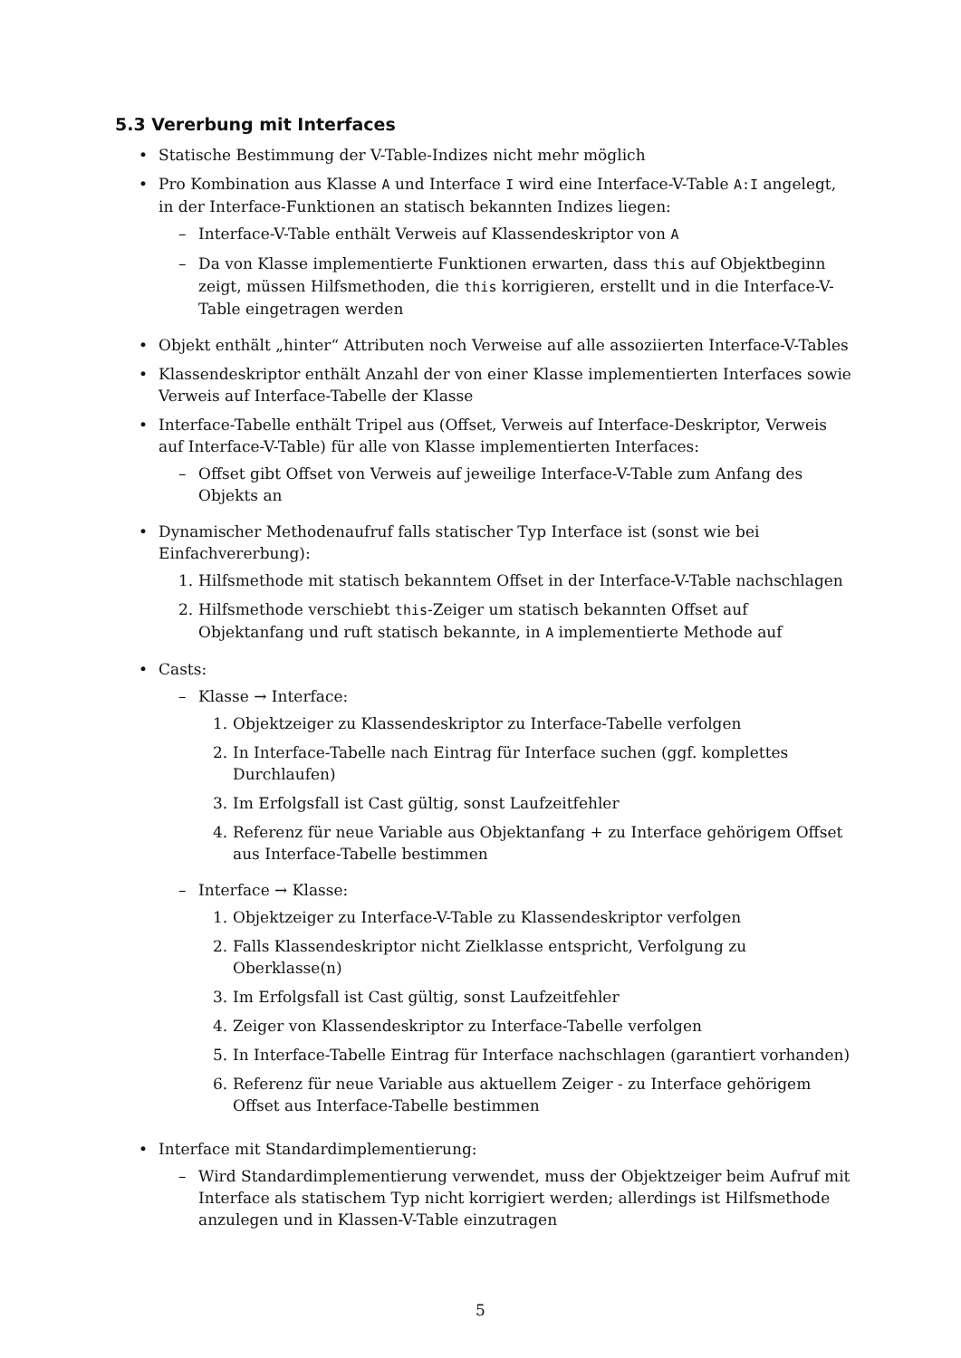5.3 Vererbung mit Interfaces
• Statische Bestimmung der V-Table-Indizes nicht mehr möglich
• Pro Kombination aus Klasse A und Interface I wird eine Interface-V-Table A:I angelegt, in der Interface-Funktionen an statisch bekannten Indizes liegen:
– Interface-V-Table enthält Verweis auf Klassendeskriptor von A
– Da von Klasse implementierte Funktionen erwarten, dass this auf Objektbeginn zeigt, müssen Hilfsmethoden, die this korrigieren, erstellt und in die Interface-V-Table eingetragen werden
• Objekt enthält „hinter“ Attributen noch Verweise auf alle assoziierten Interface-V-Tables
• Klassendeskriptor enthält Anzahl der von einer Klasse implementierten Interfaces sowie Verweis auf Interface-Tabelle der Klasse
• Interface-Tabelle enthält Tripel aus (Offset, Verweis auf Interface-Deskriptor, Verweis auf Interface-V-Table) für alle von Klasse implementierten Interfaces:
– Offset gibt Offset von Verweis auf jeweilige Interface-V-Table zum Anfang des Objekts an
• Dynamischer Methodenaufruf falls statischer Typ Interface ist (sonst wie bei Einfachvererbung):
1. Hilfsmethode mit statisch bekanntem Offset in der Interface-V-Table nachschlagen
2. Hilfsmethode verschiebt this-Zeiger um statisch bekannten Offset auf Objektanfang und ruft statisch bekannte, in A implementierte Methode auf
• Casts:
– Klasse → Interface:
1. Objektzeiger zu Klassendeskriptor zu Interface-Tabelle verfolgen
2. In Interface-Tabelle nach Eintrag für Interface suchen (ggf. komplettes Durchlaufen)
3. Im Erfolgsfall ist Cast gültig, sonst Laufzeitfehler
4. Referenz für neue Variable aus Objektanfang + zu Interface gehörigem Offset aus Interface-Tabelle bestimmen
– Interface → Klasse:
1. Objektzeiger zu Interface-V-Table zu Klassendeskriptor verfolgen
2. Falls Klassendeskriptor nicht Zielklasse entspricht, Verfolgung zu Oberklasse(n)
3. Im Erfolgsfall ist Cast gültig, sonst Laufzeitfehler
4. Zeiger von Klassendeskriptor zu Interface-Tabelle verfolgen
5. In Interface-Tabelle Eintrag für Interface nachschlagen (garantiert vorhanden)
6. Referenz für neue Variable aus aktuellem Zeiger - zu Interface gehörigem Offset aus Interface-Tabelle bestimmen
• Interface mit Standardimplementierung:
– Wird Standardimplementierung verwendet, muss der Objektzeiger beim Aufruf mit Interface als statischem Typ nicht korrigiert werden; allerdings ist Hilfsmethode anzulegen und in Klassen-V-Table einzutragen
5